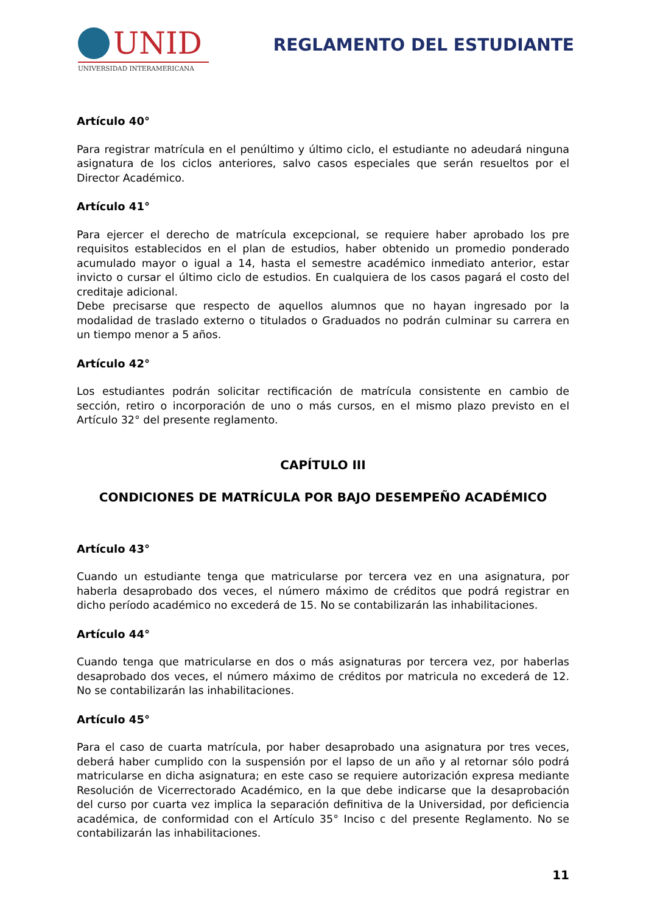UNID
UNIVERSIDAD INTERAMERICANA
REGLAMENTO DEL ESTUDIANTE
Artículo 40°
Para registrar matrícula en el penúltimo y último ciclo, el estudiante no adeudará ninguna asignatura de los ciclos anteriores, salvo casos especiales que serán resueltos por el Director Académico.
Artículo 41°
Para ejercer el derecho de matrícula excepcional, se requiere haber aprobado los pre requisitos establecidos en el plan de estudios, haber obtenido un promedio ponderado acumulado mayor o igual a 14, hasta el semestre académico inmediato anterior, estar invicto o cursar el último ciclo de estudios. En cualquiera de los casos pagará el costo del creditaje adicional.
Debe precisarse que respecto de aquellos alumnos que no hayan ingresado por la modalidad de traslado externo o titulados o Graduados no podrán culminar su carrera en un tiempo menor a 5 años.
Artículo 42°
Los estudiantes podrán solicitar rectificación de matrícula consistente en cambio de sección, retiro o incorporación de uno o más cursos, en el mismo plazo previsto en el Artículo 32° del presente reglamento.
CAPÍTULO III
CONDICIONES DE MATRÍCULA POR BAJO DESEMPEÑO ACADÉMICO
Artículo 43°
Cuando un estudiante tenga que matricularse por tercera vez en una asignatura, por haberla desaprobado dos veces, el número máximo de créditos que podrá registrar en dicho período académico no excederá de 15. No se contabilizarán las inhabilitaciones.
Artículo 44°
Cuando tenga que matricularse en dos o más asignaturas por tercera vez, por haberlas desaprobado dos veces, el número máximo de créditos por matricula no excederá de 12. No se contabilizarán las inhabilitaciones.
Artículo 45°
Para el caso de cuarta matrícula, por haber desaprobado una asignatura por tres veces, deberá haber cumplido con la suspensión por el lapso de un año y al retornar sólo podrá matricularse en dicha asignatura; en este caso se requiere autorización expresa mediante Resolución de Vicerrectorado Académico, en la que debe indicarse que la desaprobación del curso por cuarta vez implica la separación definitiva de la Universidad, por deficiencia académica, de conformidad con el Artículo 35° Inciso c del presente Reglamento. No se contabilizarán las inhabilitaciones.
11